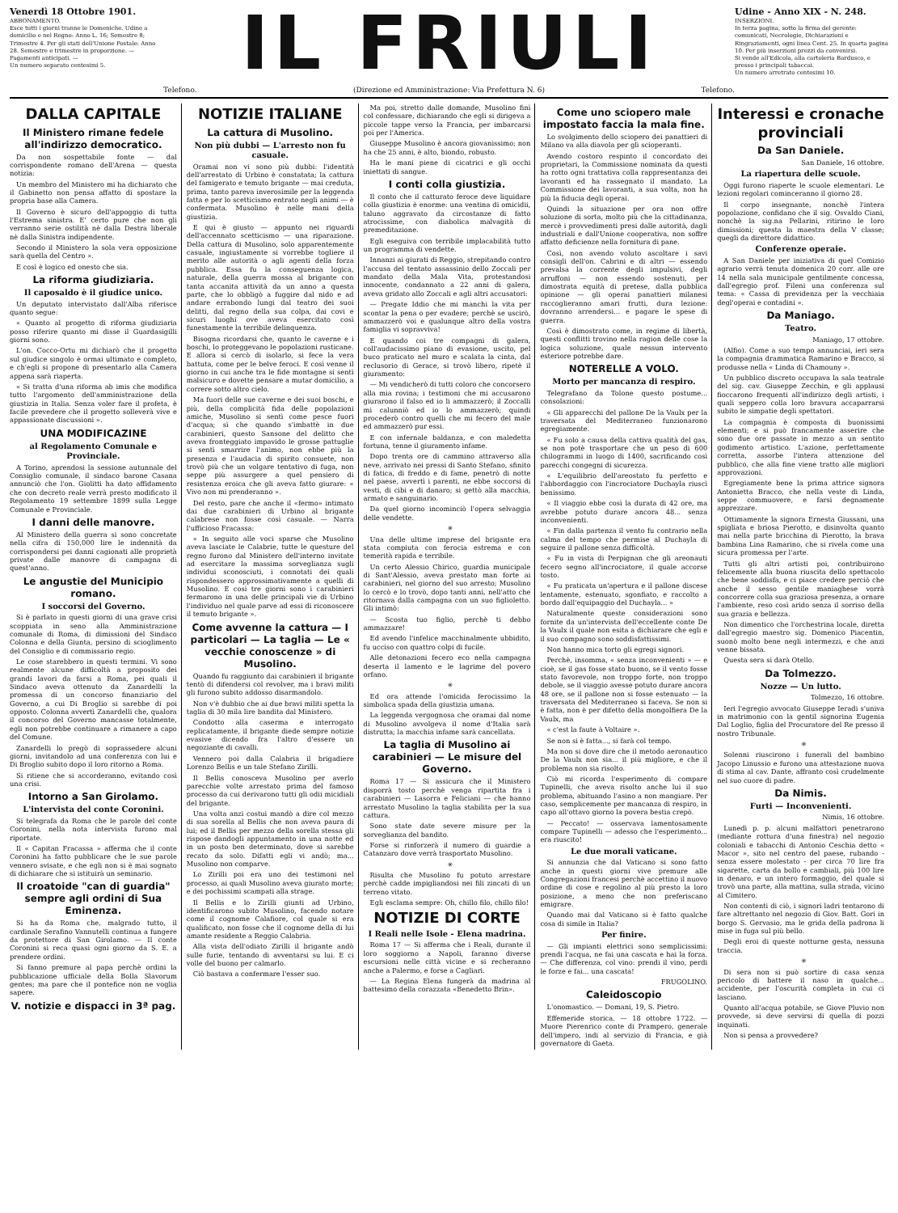Venerdì 18 Ottobre 1901.
ABBONAMENTO.
Esce tutti i giorni tranne le Domeniche. Udine a domicilio e nel Regno: Anno L. 16; Semestre 8; Trimestre 4. Per gli stati dell'Unione Postale: Anno 28. Semestre e trimestre in proporzione. — Pagamenti anticipati. —
Un numero separato centesimi 5.
IL FRIULI
Telefono. (Direzione ed Amministrazione: Via Prefettura N. 6) Telefono.
Udine - Anno XIX - N. 248.
INSERZIONI.
In terza pagina, sotto la firma del gerente: comunicati, Necrologie, Dichiarazioni e Ringraziamenti, ogni linea Cent. 25. In quarta pagina 10. Per più inserzioni prezzi da convenirsi.
Si vende all'Edicola, alla cartoleria Bardusco, e presso i principali tabaccai.
Un numero arretrato centesimi 10.
DALLA CAPITALE
Il Ministero rimane fedele all'indirizzo democratico.
Da non sospettabile fonte — dal corrispondente romano dell'Arena — questa notizia:
Un membro del Ministero mi ha dichiarato che il Gabinetto non pensa affatto di spostare la propria base alla Camera.
Il Governo è sicuro dell'appoggio di tutta l'Estrema sinistra. E' certo pure che non gli verranno serie ostilità nè dalla Destra liberale nè dalla Sinistra indipendente.
Secondo il Ministero la sola vera opposizione sarà quella del Centro ».
E così è logico ed onesto che sia.
La riforma giudiziaria.
Il caposaldo è il giudice unico.
Un deputato intervistato dall'Alba riferisce quanto segue:
« Quanto al progetto di riforma giudiziaria posso riferire quanto mi disse il Guardasigilli giorni sono.
L'on. Cocco-Ortu mi dichiarò che il progetto sul giudice singolo è ormai ultimato e completo, e ch'egli si propone di presentarlo alla Camera appena sarà riaperta.
« Si tratta d'una riforma ab imis che modifica tutto l'argomento dell'amministrazione della giustizia in Italia. Senza voler fare il profeta, è facile prevedere che il progetto solleverà vive e appassionate discussioni ».
UNA MODIFICAZINE
al Regolamento Comunale e Provinciale.
A Torino, aprendosi la sessione autunnale del Consiglio comunale, il sindaco barone Casana annunciò che l'on. Giolitti ha dato affidamento che con decreto reale verrà presto modificato il Regolamento 19 settembre 1899 sulla Legge Comunale e Provinciale.
I danni delle manovre.
Al Ministero della guerra si sono concretate nella cifra di 150,000 lire le indennità da corrispondersi pei danni cagionati alle proprietà private dalle manovre di campagna di quest'anno.
Le angustie del Municipio romano.
I soccorsi del Governo.
Si è parlato in questi giorni di una grave crisi scoppiata in seno alla Amministrazione comunale di Roma, di dimissioni del Sindaco Colonna e della Giunta, persino di scioglimento del Consiglio e di commissario regio.
Le cose starebbero in questi termini. Vi sono realmente alcune difficoltà a proposito dei grandi lavori da farsi a Roma, pei quali il Sindaco aveva ottenuto da Zanardelli la promessa di un concorso finanziario del Governo, a cui Di Broglio si sarebbe di poi opposto. Colonna avvertì Zanardelli che, qualora il concorso del Governo mancasse totalmente, egli non potrebbe continuare a rimanere a capo del Comune.
Zanardelli lo pregò di soprassedere alcuni giorni, invitandolo ad una conferenza con lui e Di Broglio subito dopo il loro ritorno a Roma.
Si ritiene che si accorderanno, evitando così una crisi.
Intorno a San Girolamo.
L'intervista del conte Coronini.
Si telegrafa da Roma che le parole del conte Coronini, nella nota intervista furono mal riportate.
Il « Capitan Fracassa » afferma che il conte Coronini ha fatto pubblicare che le sue parole vennero svisate, e che egli non si è mai sognato di dichiarare che si istituirà un seminario.
Il croatoide "can di guardia" sempre agli ordini di Sua Eminenza.
Si ha da Roma che, malgrado tutto, il cardinale Serafino Vannutelli continua a fungere da protettore di San Girolamo. — Il conte Coronini si reca quasi ogni giorno da S. E. a prendere ordini.
Si fanno premure al papa perchè ordini la pubblicazione ufficiale della Bolla Slavorum gentes; ma pare che il pontefice non ne voglia sapere.
V. notizie e dispacci in 3ª pag.
NOTIZIE ITALIANE
La cattura di Musolino.
Non più dubbi — L'arresto non fu casuale.
Oramai non vi sono più dubbi: l'identità dell'arrestato di Urbino è constatata; la cattura del famigerato e temuto brigante — mai creduta, prima, tanto pareva inverosimile per la leggenda fatta e per lo scetticismo entrato negli animi — è confermata. Musolino è nelle mani della giustizia.
E qui è giusto — appunto nei riguardi dell'accennato scetticismo — una riparazione. Della cattura di Musolino, solo apparentemente casuale, ingiustamente si vorrebbe togliere il merito alle autorità o agli agenti della forza pubblica. Essa fu la conseguenza logica, naturale, della guerra mossa al brigante con tanta accanita attività da un anno a questa parte, che lo obbligò a fuggire dal nido e ad andare errabondo lungi dal teatro dei suoi delitti, dal regno della sua colpa, dai covi e sicuri luoghi ove aveva esercitato così funestamente la terribile delinquenza.
Bisogna ricordarsi che, quanto le caverne e i boschi, lo proteggevano le popolazioni rusticane. E allora si cercò di isolarlo, si fece la vera battuta, come per le belve feroci. E così venne il giorno in cui anche tra le fide montagne si sentì malsicuro e dovette pensare a mutar domicilio, a correre sotto altro cielo.
Ma fuori delle sue caverne e dei suoi boschi, e più, della complicità fida delle popolazioni amiche, Musolino si sentì come pesce fuori d'acqua; sì che quando s'imbattè in due carabinieri, questo Sansone del delitto che aveva fronteggiato impavido le grosse pattuglie si sentì smarrire l'animo, non ebbe più la presenza e l'audacia di spirito consuete, non trovò più che un volgare tentativo di fuga, non seppe più assurgere a quel pensiero di resistenza eroica che gli aveva fatto giurare: « Vivo non mi prenderanno ».
Del resto, pare che anche il «fermo» intimato dai due carabinieri di Urbino al brigante calabrese non fosse così casuale. — Narra l'ufficioso Fracassa:
« In seguito alle voci sparse che Musolino aveva lasciate le Calabrie, tutte le questure del regno furono dal Ministero dell'interno invitate ad esercitare la massima sorveglianza sugli individui sconosciuti, i connotati dei quali rispondessero approssimativamente a quelli di Musolino. E così tre giorni sono i carabinieri fermarono in una delle principali vie di Urbino l'individuo nel quale parve ad essi di riconoscere il temuto brigante ».
Come avvenne la cattura — I particolari — La taglia — Le « vecchie conoscenze » di Musolino.
Quando fu raggiunto dai carabinieri il brigante tentò di difendersi col revolver, ma i bravi militi gli furono subito addosso disarmandolo.
Non v'è dubbio che ai due bravi militi spetta la taglia di 30 mila lire bandita dal Ministero.
Condotto alla caserma e interrogato replicatamente, il brigante diede sempre notizie evasive dicendo fra l'altro d'essere un negoziante di cavalli.
Vennero poi dalla Calabria il brigadiere Lorenzo Bellis e un tale Stefano Zirilli.
Il Bellis conosceva Musolino per averlo parecchie volte arrestato prima del famoso processo da cui derivarono tutti gli odii micidiali del brigante.
Una volta anzi costui mandò a dire col mezzo di sua sorella al Bellis che non aveva paura di lui; ed il Bellis per mezzo della sorella stessa gli rispose dandogli appuntamento in una notte ed in un posto ben determinato, dove si sarebbe recato da solo. Difatti egli vi andò; ma... Musolino non comparve.
Lo Zirilli poi era uno dei testimoni nel processo, ai quali Musolino aveva giurato morte; e dei pochissimi scampati alla strage.
Il Bellis e lo Zirilli giunti ad Urbino, identificarono subito Musolino, facendo notare come il cognome Calafiore, col quale si era qualificato, non fosse che il cognome della di lui amante residente a Reggio Calabria.
Alla vista dell'odiato Zirilli il brigante andò sulle furie, tentando di avventarsi su lui. E ci volle del buono per calmarlo.
Ciò bastava a confermare l'esser suo.
Ma poi, stretto dalle domande, Musolino finì col confessare, dichiarando che egli si dirigeva a piccole tappe verso la Francia, per imbarcarsi poi per l'America.
Giuseppe Musolino è ancora giovanissimo; non ha che 25 anni, è alto, biondo, robusto.
Ha le mani piene di cicatrici e gli occhi iniettati di sangue.
I conti colla giustizia.
Il conto che il catturato feroce deve liquidare colla giustizia è enorme: una ventina di omicidii, taluno aggravato da circostanze di fatto atrocissime, con diabolica malvagità di premeditazione.
Egli eseguiva con terribile implacabilità tutto un programma di vendette.
Innanzi ai giurati di Reggio, strepitando contro l'accusa del tentato assassinio dello Zoccali per mandato della Mala Vita, protestandosi innocente, condannato a 22 anni di galera, aveva gridato allo Zoccali e agli altri accusatori:
— Pregate Iddio che mi manchi la vita per scontar la pena o per evadere; perchè se uscirò, ammazzerò voi e qualunque altro della vostra famiglia vi sopravviva!
E quando coi tre compagni di galera, coll'audacissimo piano di evasione, uscito, pel buco praticato nel muro e scalata la cinta, dal reclusorio di Gerace, si trovò libero, ripetè il giuramento:
— Mi vendicherò di tutti coloro che concorsero alla mia rovina; i testimoni che mi accusarono giurarono il falso ed io li ammazzerò; il Zoccalli mi calunniò ed io lo ammazzerò; quindi procederò contro quelli che mi fecero del male ed ammazzerò pur essi.
E con infernale baldanza, e con maledetta fortuna, tenne il giuramento infame.
Dopo trenta ore di cammino attraverso alla neve, arrivato nei pressi di Santo Stefano, sfinito di fatica, di freddo e di fame, penetrò di notte nel paese, avvertì i parenti, ne ebbe soccorsi di vesti, di cibi e di danaro; si gettò alla macchia, armato e sanguinario.
Da quel giorno incominciò l'opera selvaggia delle vendette.
✳
Una delle ultime imprese del brigante era stata compiuta con ferocia estrema e con temerità rapida e terribile.
Un certo Alessio Chirico, guardia municipale di Sant'Alessio, aveva prestato man forte ai carabinieri, nel giorno del suo arresto; Musolino lo cercò e lo trovò, dopo tanti anni, nell'atto che ritornava dalla campagna con un suo figlioletto. Gli intimò:
— Scosta tuo figlio, perchè ti debbo ammazzare!
Ed avendo l'infelice macchinalmente ubbidito, fu ucciso con quattro colpi di fucile.
Alle detonazioni fecero eco nella campagna deserta il lamento e le lagrime del povero orfano.
✳
Ed ora attende l'omicida ferocissimo la simbolica spada della giustizia umana.
La leggenda vergognosa che oramai dal nome di Musolino avvolgeva il nome d'Italia sarà distrutta; la macchia infame sarà cancellata.
La taglia di Musolino ai carabinieri — Le misure del Governo.
Roma 17 — Si assicura che il Ministero disporrà tosto perchè venga ripartita fra i carabinieri — Lasorra e Feliciani — che hanno arrestato Musolino la taglia stabilita per la sua cattura.
Sono state date severe misure per la sorveglianza del bandito.
Forse si rinforzerà il numero di guardie a Catanzaro dove verrà trasportato Musolino.
✳
Risulta che Musolino fu potuto arrestare perchè cadde impigliandosi nei fili zincati di un terreno vitato.
Egli esclama sempre: Oh, chillo filo, chillo filo!
NOTIZIE DI CORTE
I Reali nelle Isole - Elena madrina.
Roma 17 — Si afferma che i Reali, durante il loro soggiorno a Napoli, faranno diverse escursioni nelle città vicine e si recheranno anche a Palermo, e forse a Cagliari.
— La Regina Elena fungerà da madrina al battesimo della corazzata «Benedetto Brin».
Come uno sciopero male impostato faccia la mala fine.
Lo svolgimento dello sciopero dei panattieri di Milano va alla diavola per gli scioperanti.
Avendo costoro respinto il concordato dei proprietari, la Commissione nominata da questi ha rotto ogni trattativa colla rappresentanza dei lavoranti ed ha rassegnato il mandato. La Commissione dei lavoranti, a sua volta, non ha più la fiducia degli operai.
Quindi la situazione per ora non offre soluzione di sorta, molto più che la cittadinanza, mercè i provvedimenti presi dalle autorità, dagli industriali e dall'Unione cooperativa, non soffre affatto deficienze nella fornitura di pane.
Così, non avendo voluto ascoltare i savi consigli dell'on. Cabrini e di altri — essendo prevalsa la corrente degli impulsivi, degli arruffoni — non essendo sostenuti, per dimostrata equità di pretese, dalla pubblica opinione — gli operai panattieri milanesi raccoglieranno amari frutti, dura lezione: dovranno arrendersi... e pagare le spese di guerra.
Così è dimostrato come, in regime di libertà, questi conflitti trovino nella ragion delle cose la logica soluzione, quale nessun intervento esteriore potrebbe dare.
NOTERELLE A VOLO.
Morto per mancanza di respiro.
Telegrafano da Tolone questo postume... consolazioni:
« Gli apparecchi del pallone De la Vaulx per la traversata del Mediterraneo funzionarono egregiamente.
« Fu solo a causa della cattiva qualità del gas, se non potè trasportare che un peso di 600 chilogrammi in luogo di 1400, sacrificando così parecchi congegni di sicurezza.
« L'equilibrio dell'areostato fu perfetto e l'abbordaggio con l'incrociatore Duchayla riuscì benissimo.
« Il viaggio ebbe così la durata di 42 ore, ma avrebbe potuto durare ancora 48... senza inconvenienti.
« Fin dalla partenza il vento fu contrario nella calma del tempo che permise al Duchayla di seguire il pallone senza difficoltà.
« Fu in vista di Perpignan che gli areonauti fecero segno all'incrociatore, il quale accorse tosto.
« Fu praticata un'apertura e il pallone discese lentamente, estenuato, sgonfiato, e raccolto a bordo dall'equipaggio del Duchayla... »
Naturalmente queste considerazioni sono fornite da un'intervista dell'eccellente conte De la Vaulx il quale non esita a dichiarare che egli e il suo compagno sono soddisfattissimi.
Non hanno mica torto gli egregi signori.
Perchè, insomma, « senza inconvenienti » — e cioè, se il gas fosse stato buono, se il vento fosse stato favorevole, non troppo forte, non troppo debole, se il viaggio avesse potuto durare ancora 48 ore, se il pallone non si fosse estenuato — la traversata del Mediterraneo si faceva. Se non si è fatta, non è per difetto della mongolfiera De la Vaulx, ma
« c'est la faute à Voltaire ».
Se non si è fatta..., si farà col tempo.
Ma non si dove dire che il metodo aeronautico De la Vaulx non sia... il più migliore, e che il problema non sia risolto.
Ciò mi ricorda l'esperimento di compare Tupinelli, che aveva risolto anche lui il suo problema, abituando l'asino a non mangiare. Per caso, semplicemente per mancanza di respiro, in capo all'ottavo giorno la povera bestia crepò.
— Peccato! — osservava lamentosamente compare Tupinelli — adesso che l'esperimento... era riuscito!
Le due morali vaticane.
Si annunzia che dal Vaticano si sono fatto anche in questi giorni vive premure alle Congregazioni francesi perchè accettino il nuovo ordine di cose e regolino al più presto la loro posizione, a meno che non preferiscano emigrare.
Quando mai dal Vaticano si è fatto qualche cosa di simile in Italia?
Per finire.
— Gli impianti elettrici sono semplicissimi: prendi l'acqua, ne fai una cascata e hai la forza. — Che differenza, col vino: prendi il vino, perdi le forze e fai... una cascata!
FRUGOLINO.
Caleidoscopio
L'onomastico. — Domani, 19, S. Pietro.
Effemeride storica. — 18 ottobre 1722. — Muore Pierenrico conte di Prampero, generale dell'impero, indi al servizio di Francia, e già governatore di Gaeta.
Interessi e cronache provinciali
Da San Daniele.
San Daniele, 16 ottobre.
La riapertura delle scuole.
Oggi furono riaperte le scuole elementari. Le lezioni regolari cominceranno il giorno 28.
Il corpo insegnante, nonchè l'intera popolazione, confidano che il sig. Osvaldo Ciani, nonchè la sig.na Pellarini, ritirino le loro dimissioni; questa la maestra della V classe; quegli da direttore didattico.
Conferenze operaie.
A San Daniele per iniziativa di quel Comizio agrario verrà tenuta domenica 20 corr. alle ore 14 nella sala municipale gentilmente concessa, dall'egregio prof. Fileni una conferenza sul tema: « Cassa di previdenza per la vecchiaia degl'operai e contadini ».
Da Maniago.
Teatro.
Maniago, 17 ottobre.
(Alfio). Come a suo tempo annunciai, ieri sera la compagnia drammatica Ramarino e Bracco, si produsse nella « Linda di Chamouny ».
Un pubblico discreto occupava la sala teatrale del sig. cav. Giuseppe Zecchin, e gli applausi fioccarono frequenti all'indirizzo degli artisti, i quali seppero colla loro bravura accaparrarsi subito le simpatie degli spettatori.
La compagnia è composta di buonissimi elementi; e si può francamente asserire che sono due ore passate in mezzo a un sentito godimento artistico. L'azione, perfettamente corretta, assorbe l'intera attenzione del pubblico, che alla fine viene tratto alle migliori approvazioni.
Egregiamente bene la prima attrice signora Antonietta Bracco, che nella veste di Linda, seppe commuovere, e farsi degnamente apprezzare.
Ottimamente la signora Ernesta Giussani, una spigliata e briosa Pierotto, e disinvolta quanto mai nella parte bricchina di Pierotto, la brava bambina Lina Ramarino, che si rivela come una sicura promessa per l'arte.
Tutti gli altri artisti poi, contribuirono felicemente alla buona riuscita dello spettacolo che bene soddisfa, e ci piace credere perciò che anche il sesso gentile maniaghese vorrà concorrere colla sua graziosa presenza, a ornare l'ambiente, reso così arido senza il sorriso della sua grazia e bellezza.
Non dimentico che l'orchestrina locale, diretta dall'egregio maestro sig. Domenico Piacentin, suonò molto bene negli intermezzi, e che anzi venne bissata.
Questa sera si darà Otello.
Da Tolmezzo.
Nozze — Un lutto.
Tolmezzo, 16 ottobre.
Ieri l'egregio avvocato Giuseppe Ieradi s'univa in matrimonio con la gentil signorina Eugenia Dal Loglio, figlia del Procuratore del Re presso il nostro Tribunale.
✳
Solenni riuscirono i funerali del bambino Jacopo Linussio e furono una attestazione nuova di stima al cav. Dante, affranto così crudelmente nel suo cuore di padre.
Da Nimis.
Furti — Inconvenienti.
Nimis, 16 ottobre.
Lunedì p. p. alcuni malfattori penetrarono (mediante rottura d'una finestra) nel negozio coloniali e tabacchi di Antonio Ceschia detto « Macor », sito nel centro del paese, rubando - senza essere molestato - per circa 70 lire fra sigarette, carta da bollo e cambiali, più 100 lire in denaro, e un intero formaggio, del quale si trovò una parte, alla mattina, sulla strada, vicino al Cimitero.
Non contenti di ciò, i signori ladri tentarono di fare altrettanto nel negozio di Giov. Batt. Gori in borgo S. Gervasio, ma le grida della padrona li mise in fuga sul più bello.
Degli eroi di queste notturne gesta, nessuna traccia.
✳
Di sera non si può sortire di casa senza pericolo di battere il naso in qualche... accidente, per l'oscurità completa in cui ci lasciano.
Quanto all'acqua potabile, se Giove Pluvio non provvede, si deve servirsi di quella di pozzi inquinati.
Non si pensa a provvedere?